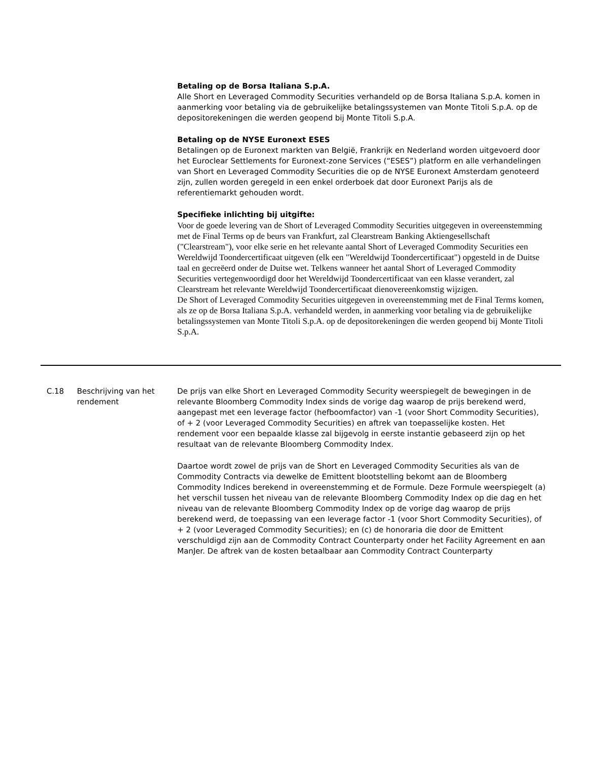Betaling op de Borsa Italiana S.p.A.
Alle Short en Leveraged Commodity Securities verhandeld op de Borsa Italiana S.p.A. komen in aanmerking voor betaling via de gebruikelijke betalingssystemen van Monte Titoli S.p.A. op de depositorekeningen die werden geopend bij Monte Titoli S.p.A.
Betaling op de NYSE Euronext ESES
Betalingen op de Euronext markten van België, Frankrijk en Nederland worden uitgevoerd door het Euroclear Settlements for Euronext-zone Services (“ESES”) platform en alle verhandelingen van Short en Leveraged Commodity Securities die op de NYSE Euronext Amsterdam genoteerd zijn, zullen worden geregeld in een enkel orderboek dat door Euronext Parijs als de referentiemarkt gehouden wordt.
Specifieke inlichting bij uitgifte:
Voor de goede levering van de Short of Leveraged Commodity Securities uitgegeven in overeenstemming met de Final Terms op de beurs van Frankfurt, zal Clearstream Banking Aktiengesellschaft ("Clearstream"), voor elke serie en het relevante aantal Short of Leveraged Commodity Securities een Wereldwijd Toondercertificaat uitgeven (elk een "Wereldwijd Toondercertificaat") opgesteld in de Duitse taal en gecreëerd onder de Duitse wet. Telkens wanneer het aantal Short of Leveraged Commodity Securities vertegenwoordigd door het Wereldwijd Toondercertificaat van een klasse verandert, zal Clearstream het relevante Wereldwijd Toondercertificaat dienovereenkomstig wijzigen.
De Short of Leveraged Commodity Securities uitgegeven in overeenstemming met de Final Terms komen, als ze op de Borsa Italiana S.p.A. verhandeld werden, in aanmerking voor betaling via de gebruikelijke betalingssystemen van Monte Titoli S.p.A. op de depositorekeningen die werden geopend bij Monte Titoli S.p.A.
C.18 Beschrijving van het rendement
De prijs van elke Short en Leveraged Commodity Security weerspiegelt de bewegingen in de relevante Bloomberg Commodity Index sinds de vorige dag waarop de prijs berekend werd, aangepast met een leverage factor (hefboomfactor) van -1 (voor Short Commodity Securities), of + 2 (voor Leveraged Commodity Securities) en aftrek van toepasselijke kosten. Het rendement voor een bepaalde klasse zal bijgevolg in eerste instantie gebaseerd zijn op het resultaat van de relevante Bloomberg Commodity Index.
Daartoe wordt zowel de prijs van de Short en Leveraged Commodity Securities als van de Commodity Contracts via dewelke de Emittent blootstelling bekomt aan de Bloomberg Commodity Indices berekend in overeenstemming et de Formule. Deze Formule weerspiegelt (a) het verschil tussen het niveau van de relevante Bloomberg Commodity Index op die dag en het niveau van de relevante Bloomberg Commodity Index op de vorige dag waarop de prijs berekend werd, de toepassing van een leverage factor -1 (voor Short Commodity Securities), of + 2 (voor Leveraged Commodity Securities); en (c) de honoraria die door de Emittent verschuldigd zijn aan de Commodity Contract Counterparty onder het Facility Agreement en aan ManJer. De aftrek van de kosten betaalbaar aan Commodity Contract Counterparty